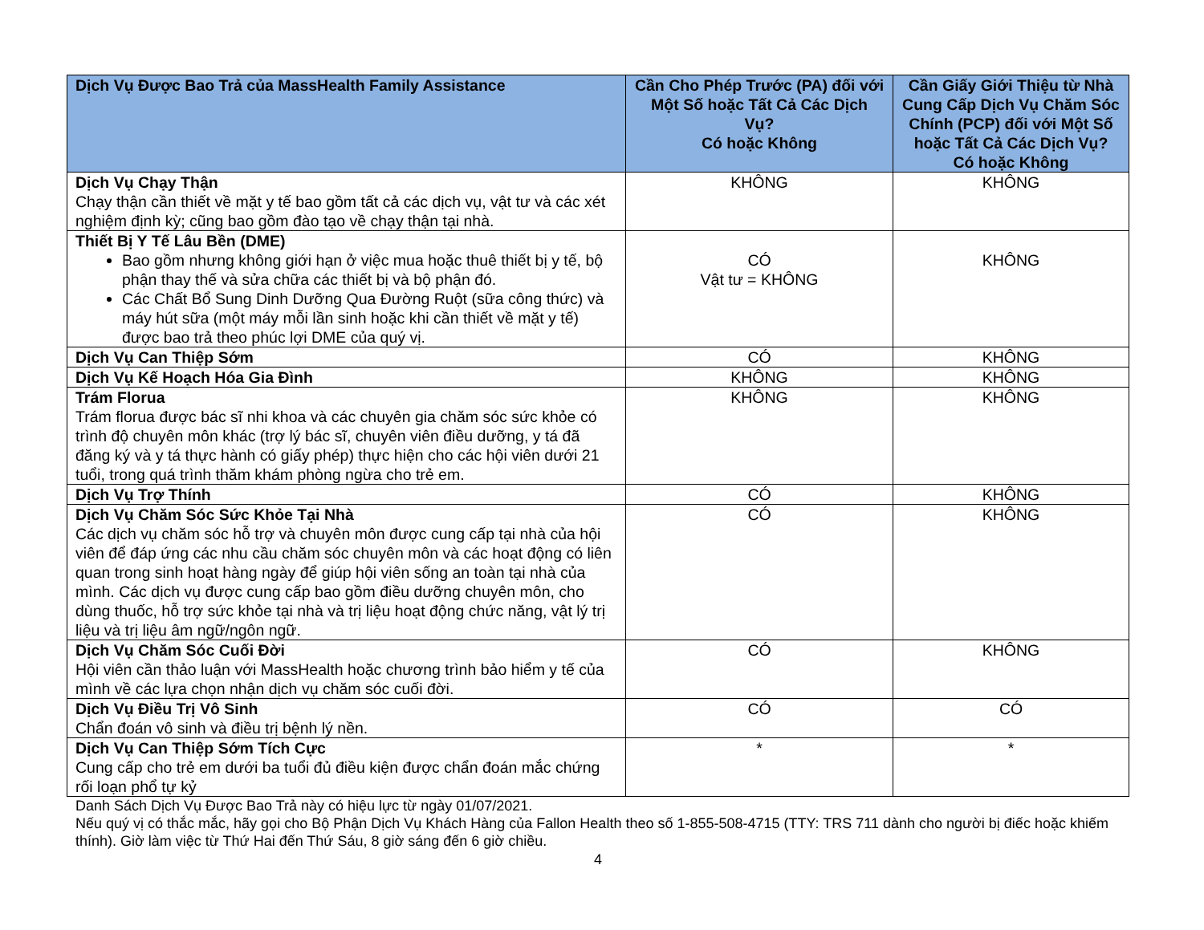| Dịch Vụ Được Bao Trả của MassHealth Family Assistance | Cần Cho Phép Trước (PA) đối với Một Số hoặc Tất Cả Các Dịch Vụ? Có hoặc Không | Cần Giấy Giới Thiệu từ Nhà Cung Cấp Dịch Vụ Chăm Sóc Chính (PCP) đối với Một Số hoặc Tất Cả Các Dịch Vụ? Có hoặc Không |
| --- | --- | --- |
| Dịch Vụ Chạy Thận Chạy thận cần thiết về mặt y tế bao gồm tất cả các dịch vụ, vật tư và các xét nghiệm định kỳ; cũng bao gồm đào tạo về chạy thận tại nhà. | KHÔNG | KHÔNG |
| Thiết Bị Y Tế Lâu Bền (DME) Bao gồm nhưng không giới hạn ở việc mua hoặc thuê thiết bị y tế, bộ phận thay thế và sửa chữa các thiết bị và bộ phận đó. Các Chất Bổ Sung Dinh Dưỡng Qua Đường Ruột (sữa công thức) và máy hút sữa (một máy mỗi lần sinh hoặc khi cần thiết về mặt y tế) được bao trả theo phúc lợi DME của quý vị. | CÓ Vật tư = KHÔNG | KHÔNG |
| Dịch Vụ Can Thiệp Sớm | CÓ | KHÔNG |
| Dịch Vụ Kế Hoạch Hóa Gia Đình | KHÔNG | KHÔNG |
| Trám Florua Trám florua được bác sĩ nhi khoa và các chuyên gia chăm sóc sức khỏe có trình độ chuyên môn khác (trợ lý bác sĩ, chuyên viên điều dưỡng, y tá đã đăng ký và y tá thực hành có giấy phép) thực hiện cho các hội viên dưới 21 tuổi, trong quá trình thăm khám phòng ngừa cho trẻ em. | KHÔNG | KHÔNG |
| Dịch Vụ Trợ Thính | CÓ | KHÔNG |
| Dịch Vụ Chăm Sóc Sức Khỏe Tại Nhà Các dịch vụ chăm sóc hỗ trợ và chuyên môn được cung cấp tại nhà của hội viên để đáp ứng các nhu cầu chăm sóc chuyên môn và các hoạt động có liên quan trong sinh hoạt hàng ngày để giúp hội viên sống an toàn tại nhà của mình. Các dịch vụ được cung cấp bao gồm điều dưỡng chuyên môn, cho dùng thuốc, hỗ trợ sức khỏe tại nhà và trị liệu hoạt động chức năng, vật lý trị liệu và trị liệu âm ngữ/ngôn ngữ. | CÓ | KHÔNG |
| Dịch Vụ Chăm Sóc Cuối Đời Hội viên cần thảo luận với MassHealth hoặc chương trình bảo hiểm y tế của mình về các lựa chọn nhận dịch vụ chăm sóc cuối đời. | CÓ | KHÔNG |
| Dịch Vụ Điều Trị Vô Sinh Chẩn đoán vô sinh và điều trị bệnh lý nền. | CÓ | CÓ |
| Dịch Vụ Can Thiệp Sớm Tích Cực Cung cấp cho trẻ em dưới ba tuổi đủ điều kiện được chẩn đoán mắc chứng rối loạn phổ tự kỷ | * | * |
Danh Sách Dịch Vụ Được Bao Trả này có hiệu lực từ ngày 01/07/2021.
Nếu quý vị có thắc mắc, hãy gọi cho Bộ Phận Dịch Vụ Khách Hàng của Fallon Health theo số 1-855-508-4715 (TTY: TRS 711 dành cho người bị điếc hoặc khiếm thính). Giờ làm việc từ Thứ Hai đến Thứ Sáu, 8 giờ sáng đến 6 giờ chiều.
4